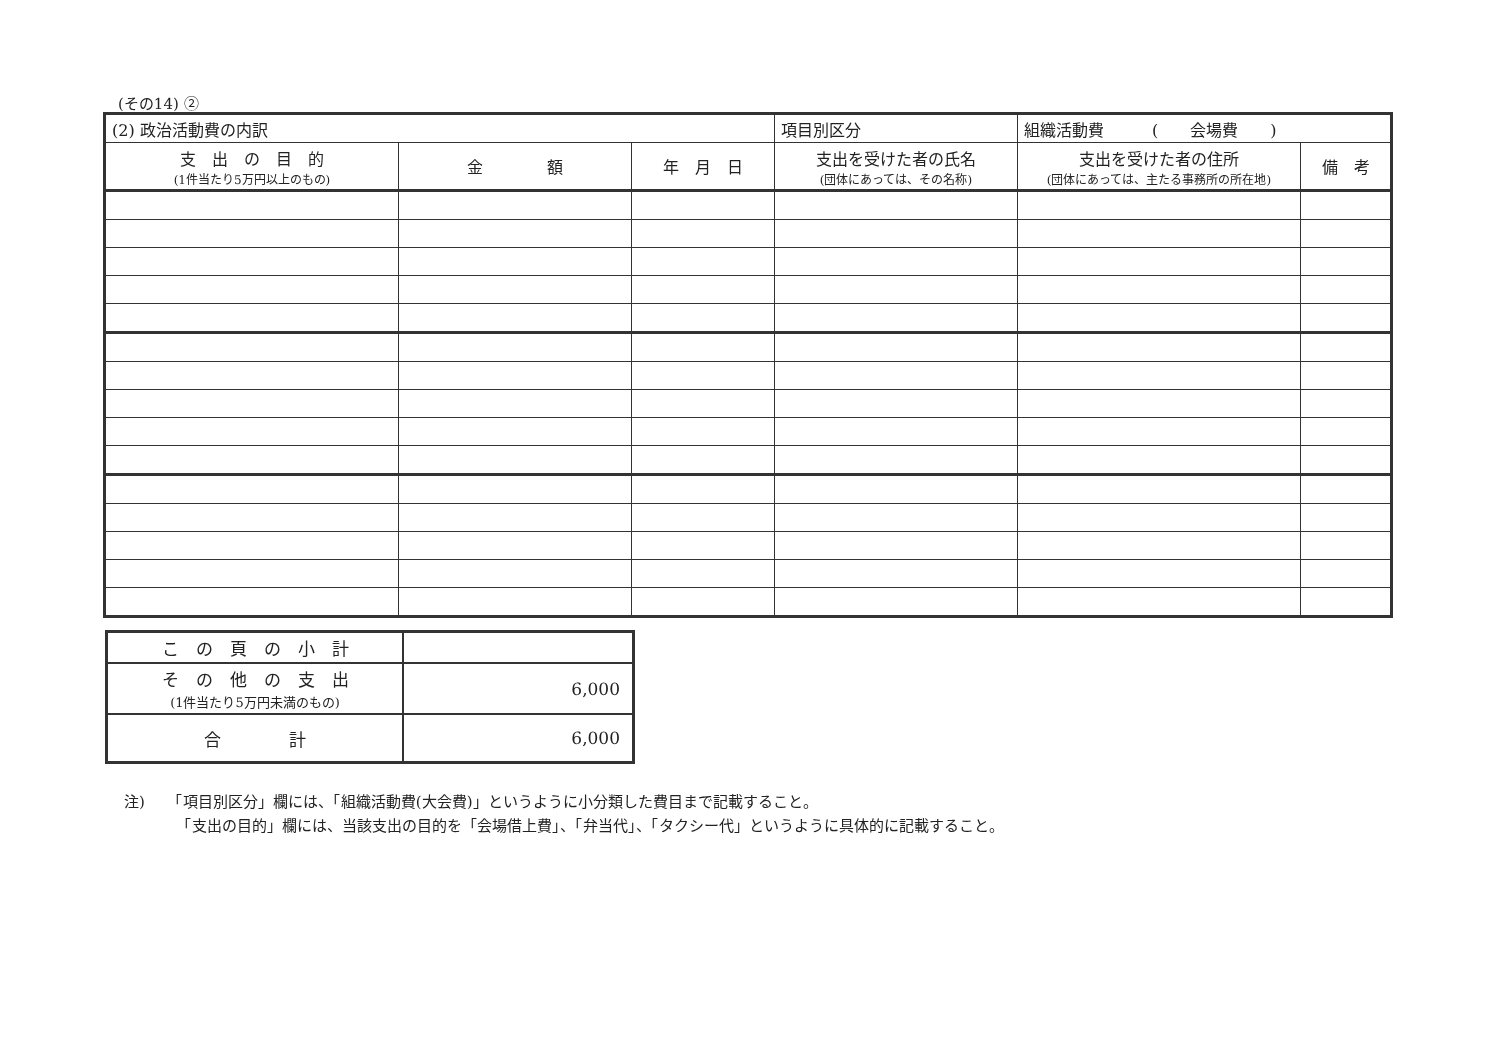(その14) ②
| (2) 政治活動費の内訳 | | | 項目別区分 | 組織活動費 ( 会場費 ) | |
| 支 出 の 目 的 (1件当たり5万円以上のもの) | 金 額 | 年 月 日 | 支出を受けた者の氏名 (団体にあっては、その名称) | 支出を受けた者の住所 (団体にあっては、主たる事務所の所在地) | 備 考 |
| こ の 頁 の 小 計 | |
| そ の 他 の 支 出 (1件当たり5万円未満のもの) | 6,000 |
| 合 計 | 6,000 |
注)　　「項目別区分」欄には、「組織活動費(大会費)」というように小分類した費目まで記載すること。
　　　　「支出の目的」欄には、当該支出の目的を「会場借上費」、「弁当代」、「タクシー代」というように具体的に記載すること。